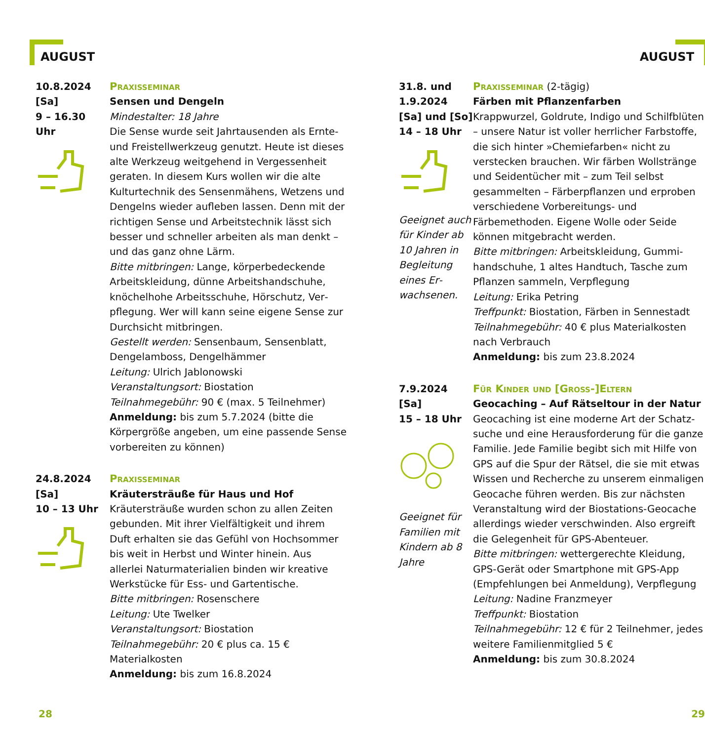AUGUST
10.8.2024
[Sa]
9 – 16.30
Uhr
Praxisseminar
Sensen und Dengeln
Mindestalter: 18 Jahre
Die Sense wurde seit Jahrtausenden als Ernte- und Freistellwerkzeug genutzt. Heute ist dieses alte Werkzeug weitgehend in Verges­senheit geraten. In diesem Kurs wollen wir die alte Kulturtechnik des Sensenmähens, Wet­zens und Dengelns wieder aufleben lassen. Denn mit der richtigen Sense und Arbeitstech­nik lässt sich besser und schneller arbeiten als man denkt – und das ganz ohne Lärm.
Bitte mitbringen: Lange, körperbedeckende Arbeitskleidung, dünne Arbeitshandschuhe, knöchelhohe Arbeitsschuhe, Hörschutz, Ver­pflegung. Wer will kann seine eigene Sense zur Durchsicht mitbringen.
Gestellt werden: Sensenbaum, Sensenblatt, Dengelamboss, Dengelhämmer
Leitung: Ulrich Jablonowski
Veranstaltungsort: Biostation
Teilnahmegebühr: 90 € (max. 5 Teilnehmer)
Anmeldung: bis zum 5.7.2024 (bitte die Körpergröße angeben, um eine passende Sense vorbereiten zu können)
24.8.2024
[Sa]
10 – 13 Uhr
Praxisseminar
Kräutersträuße für Haus und Hof
Kräutersträuße wurden schon zu allen Zeiten gebunden. Mit ihrer Vielfältigkeit und ihrem Duft erhalten sie das Gefühl von Hochsommer bis weit in Herbst und Winter hinein. Aus allerlei Naturmaterialien binden wir kreative Werkstücke für Ess- und Gartentische.
Bitte mitbringen: Rosenschere
Leitung: Ute Twelker
Veranstaltungsort: Biostation
Teilnahmegebühr: 20 € plus ca. 15 € Materialkosten
Anmeldung: bis zum 16.8.2024
28
AUGUST
31.8. und
1.9.2024
[Sa] und [So]
14 – 18 Uhr
Geeignet auch für Kinder ab 10 Jahren in Begleitung eines Er­wachsenen.
Praxisseminar (2-tägig)
Färben mit Pflanzenfarben
Krappwurzel, Goldrute, Indigo und Schilf­blüten – unsere Natur ist voller herrlicher Farbstoffe, die sich hinter »Chemiefarben« nicht zu verstecken brauchen. Wir färben Wollstränge und Seidentücher mit – zum Teil selbst gesammelten – Färberpflanzen und erproben verschiedene Vorbereitungs- und Färbemethoden. Eigene Wolle oder Seide können mitgebracht werden.
Bitte mitbringen: Arbeitskleidung, Gummi­handschuhe, 1 altes Handtuch, Tasche zum Pflanzen sammeln, Verpflegung
Leitung: Erika Petring
Treffpunkt: Biostation, Färben in Sennestadt
Teilnahmegebühr: 40 € plus Materialkosten nach Verbrauch
Anmeldung: bis zum 23.8.2024
7.9.2024
[Sa]
15 – 18 Uhr
Geeignet für Familien mit Kindern ab 8 Jahre
Für Kinder und [Gross-]Eltern
Geocaching – Auf Rätseltour in der Natur
Geocaching ist eine moderne Art der Schatz­suche und eine Herausforderung für die ganze Familie. Jede Familie begibt sich mit Hilfe von GPS auf die Spur der Rätsel, die sie mit etwas Wissen und Recherche zu unserem einmaligen Geocache führen werden. Bis zur nächsten Veranstaltung wird der Biostations-Geocache allerdings wieder verschwinden. Also ergreift die Gelegenheit für GPS-Abenteuer.
Bitte mitbringen: wettergerechte Kleidung, GPS-Gerät oder Smartphone mit GPS-App (Empfehlungen bei Anmeldung), Verpflegung
Leitung: Nadine Franzmeyer
Treffpunkt: Biostation
Teilnahmegebühr: 12 € für 2 Teilnehmer, jedes weitere Familienmitglied 5 €
Anmeldung: bis zum 30.8.2024
29